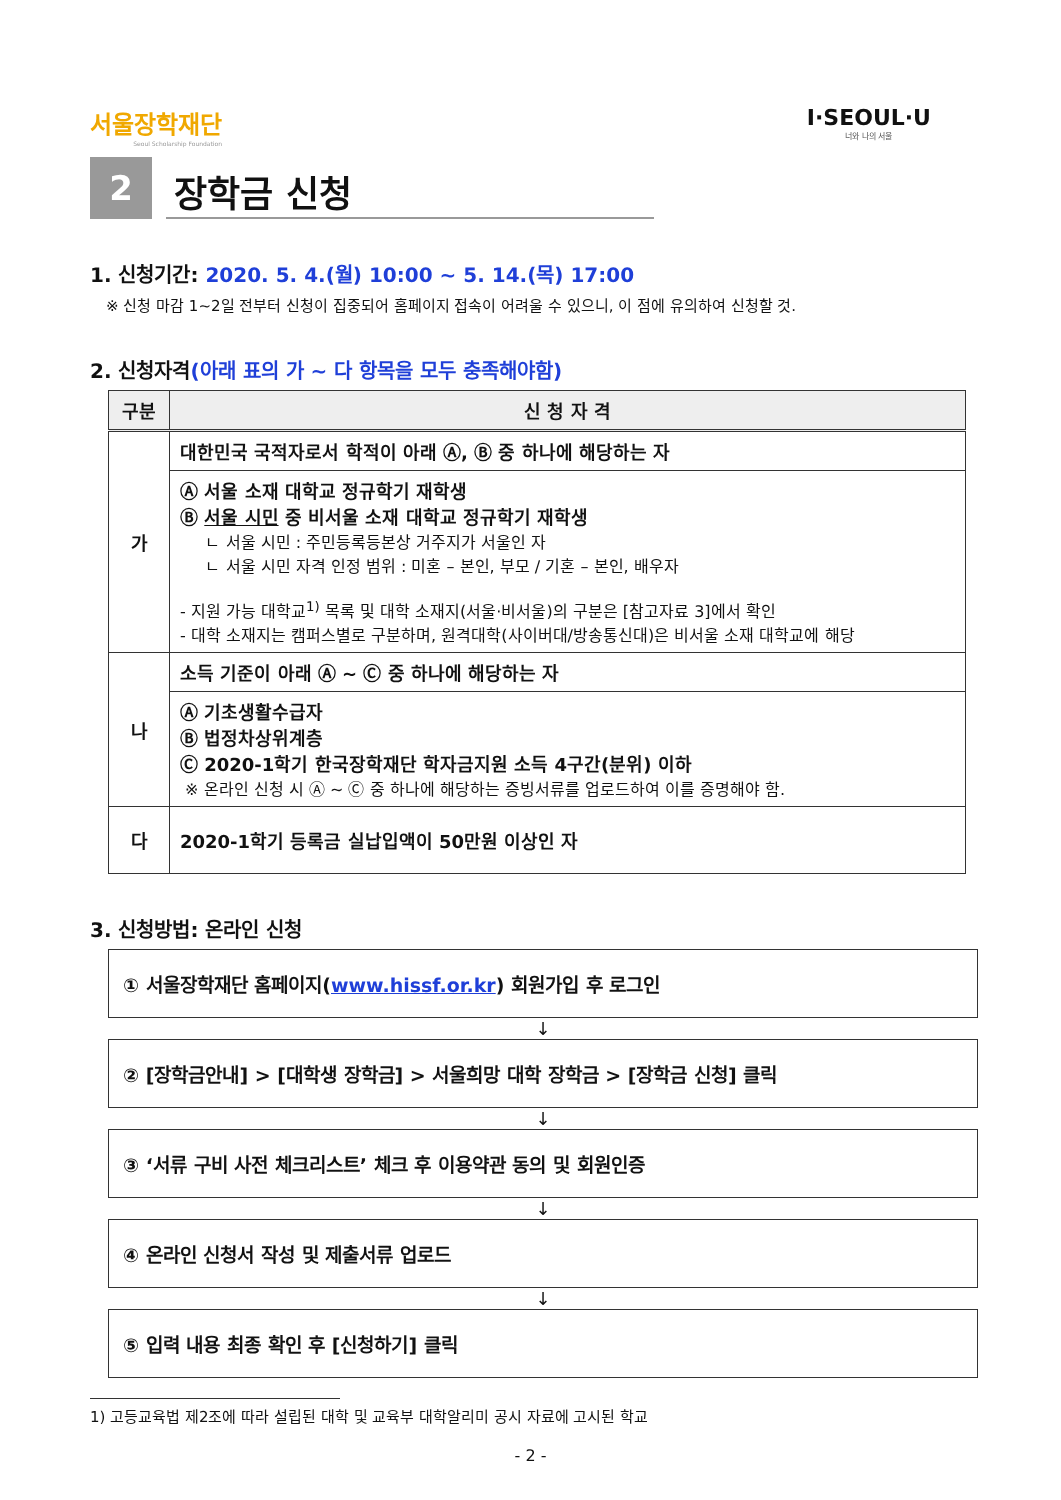서울장학재단
Seoul Scholarship Foundation
I·SEOUL·U
너와 나의 서울
2
장학금 신청
1. 신청기간: 2020. 5. 4.(월) 10:00 ~ 5. 14.(목) 17:00
※ 신청 마감 1~2일 전부터 신청이 집중되어 홈페이지 접속이 어려울 수 있으니, 이 점에 유의하여 신청할 것.
2. 신청자격(아래 표의 가 ~ 다 항목을 모두 충족해야함)
| 구분 | 신 청 자 격 |
| --- | --- |
| 가 | 대한민국 국적자로서 학적이 아래 Ⓐ, Ⓑ 중 하나에 해당하는 자 |
| | Ⓐ 서울 소재 대학교 정규학기 재학생 Ⓑ 서울 시민 중 비서울 소재 대학교 정규학기 재학생 ㄴ 서울 시민 : 주민등록등본상 거주지가 서울인 자 ㄴ 서울 시민 자격 인정 범위 : 미혼 – 본인, 부모 / 기혼 – 본인, 배우자 - 지원 가능 대학교<sup>1)</sup> 목록 및 대학 소재지(서울·비서울)의 구분은 [참고자료 3]에서 확인 - 대학 소재지는 캠퍼스별로 구분하며, 원격대학(사이버대/방송통신대)은 비서울 소재 대학교에 해당 |
| 나 | 소득 기준이 아래 Ⓐ ~ Ⓒ 중 하나에 해당하는 자 |
| | Ⓐ 기초생활수급자 Ⓑ 법정차상위계층 Ⓒ 2020-1학기 한국장학재단 학자금지원 소득 4구간(분위) 이하 ※ 온라인 신청 시 Ⓐ ~ Ⓒ 중 하나에 해당하는 증빙서류를 업로드하여 이를 증명해야 함. |
| 다 | 2020-1학기 등록금 실납입액이 50만원 이상인 자 |
3. 신청방법: 온라인 신청
① 서울장학재단 홈페이지(www.hissf.or.kr) 회원가입 후 로그인
↓
② [장학금안내] > [대학생 장학금] > 서울희망 대학 장학금 > [장학금 신청] 클릭
↓
③ ‘서류 구비 사전 체크리스트’ 체크 후 이용약관 동의 및 회원인증
↓
④ 온라인 신청서 작성 및 제출서류 업로드
↓
⑤ 입력 내용 최종 확인 후 [신청하기] 클릭
1) 고등교육법 제2조에 따라 설립된 대학 및 교육부 대학알리미 공시 자료에 고시된 학교
- 2 -